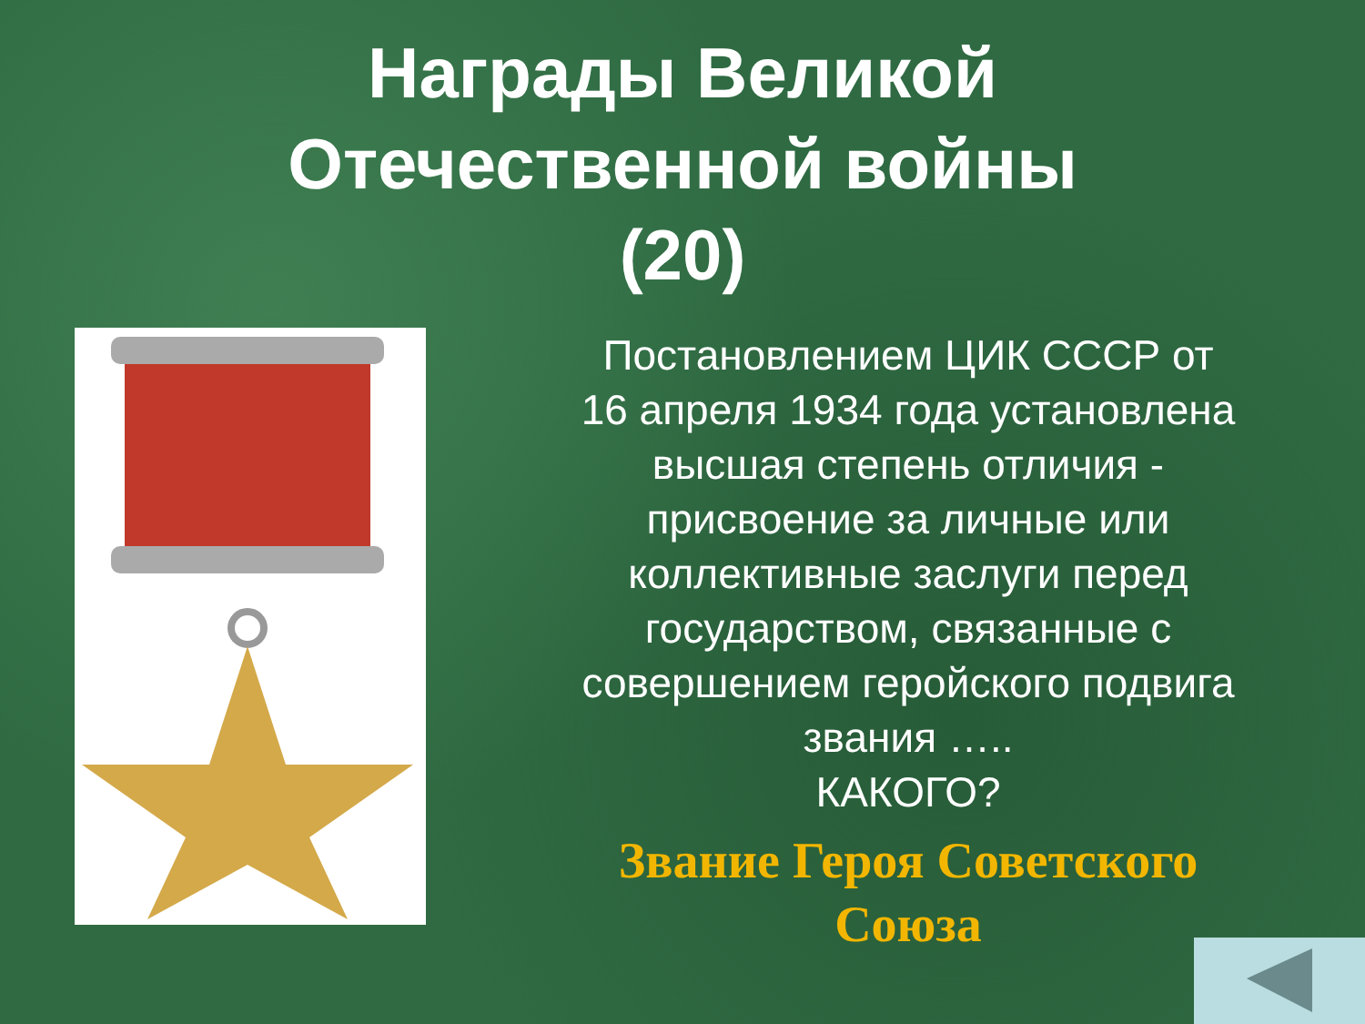Награды Великой
Отечественной войны
(20)
Постановлением ЦИК СССР от 16 апреля 1934 года установлена высшая степень отличия - присвоение за личные или коллективные заслуги перед государством, связанные с совершением геройского подвига звания …..
КАКОГО?
Звание Героя Советского Союза